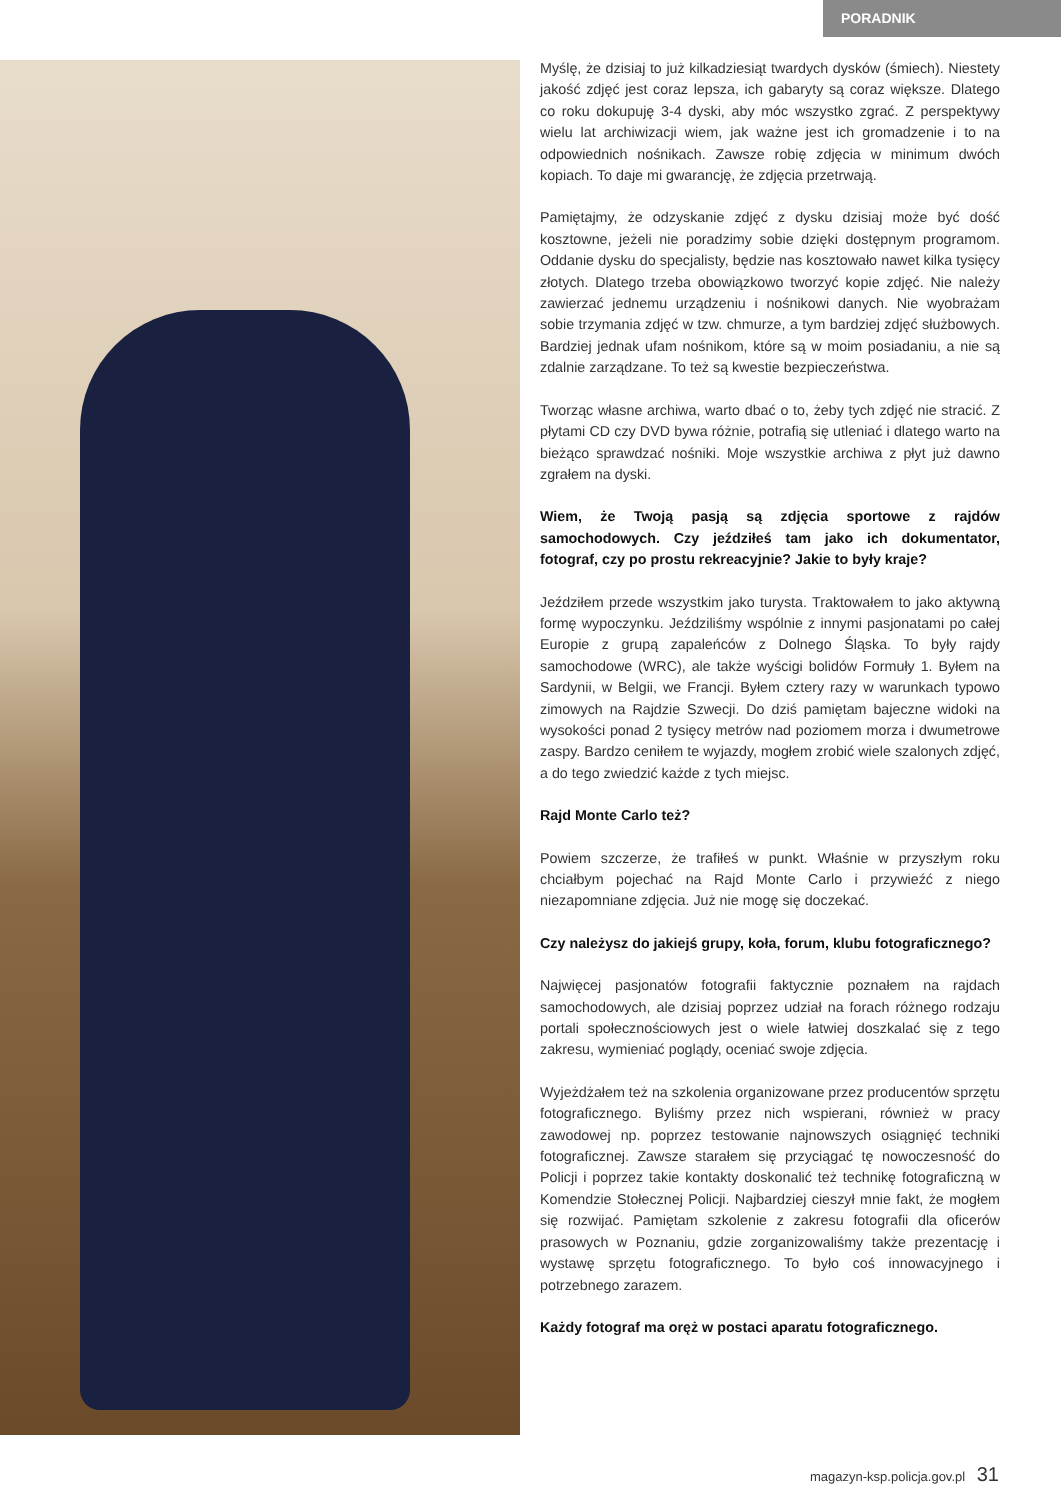PORADNIK
Myślę, że dzisiaj to już kilkadziesiąt twardych dysków (śmiech). Niestety jakość zdjęć jest coraz lepsza, ich gabaryty są coraz większe. Dlatego co roku dokupuję 3-4 dyski, aby móc wszystko zgrać. Z perspektywy wielu lat archiwizacji wiem, jak ważne jest ich gromadzenie i to na odpowiednich nośnikach. Zawsze robię zdjęcia w minimum dwóch kopiach. To daje mi gwarancję, że zdjęcia przetrwają.
Pamiętajmy, że odzyskanie zdjęć z dysku dzisiaj może być dość kosztowne, jeżeli nie poradzimy sobie dzięki dostępnym programom. Oddanie dysku do specjalisty, będzie nas kosztowało nawet kilka tysięcy złotych. Dlatego trzeba obowiązkowo tworzyć kopie zdjęć. Nie należy zawierzać jednemu urządzeniu i nośnikowi danych. Nie wyobrażam sobie trzymania zdjęć w tzw. chmurze, a tym bardziej zdjęć służbowych. Bardziej jednak ufam nośnikom, które są w moim posiadaniu, a nie są zdalnie zarządzane. To też są kwestie bezpieczeństwa.
Tworząc własne archiwa, warto dbać o to, żeby tych zdjęć nie stracić. Z płytami CD czy DVD bywa różnie, potrafią się utleniać i dlatego warto na bieżąco sprawdzać nośniki. Moje wszystkie archiwa z płyt już dawno zgrałem na dyski.
Wiem, że Twoją pasją są zdjęcia sportowe z rajdów samochodowych. Czy jeździłeś tam jako ich dokumentator, fotograf, czy po prostu rekreacyjnie? Jakie to były kraje?
Jeździłem przede wszystkim jako turysta. Traktowałem to jako aktywną formę wypoczynku. Jeździliśmy wspólnie z innymi pasjonatami po całej Europie z grupą zapaleńców z Dolnego Śląska. To były rajdy samochodowe (WRC), ale także wyścigi bolidów Formuły 1. Byłem na Sardynii, w Belgii, we Francji. Byłem cztery razy w warunkach typowo zimowych na Rajdzie Szwecji. Do dziś pamiętam bajeczne widoki na wysokości ponad 2 tysięcy metrów nad poziomem morza i dwumetrowe zaspy. Bardzo ceniłem te wyjazdy, mogłem zrobić wiele szalonych zdjęć, a do tego zwiedzić każde z tych miejsc.
Rajd Monte Carlo też?
Powiem szczerze, że trafiłeś w punkt. Właśnie w przyszłym roku chciałbym pojechać na Rajd Monte Carlo i przywieźć z niego niezapomniane zdjęcia. Już nie mogę się doczekać.
Czy należysz do jakiejś grupy, koła, forum, klubu fotograficznego?
Najwięcej pasjonatów fotografii faktycznie poznałem na rajdach samochodowych, ale dzisiaj poprzez udział na forach różnego rodzaju portali społecznościowych jest o wiele łatwiej doszkalać się z tego zakresu, wymieniać poglądy, oceniać swoje zdjęcia.
Wyjeżdżałem też na szkolenia organizowane przez producentów sprzętu fotograficznego. Byliśmy przez nich wspierani, również w pracy zawodowej np. poprzez testowanie najnowszych osiągnięć techniki fotograficznej. Zawsze starałem się przyciągać tę nowoczesność do Policji i poprzez takie kontakty doskonalić też technikę fotograficzną w Komendzie Stołecznej Policji. Najbardziej cieszył mnie fakt, że mogłem się rozwijać. Pamiętam szkolenie z zakresu fotografii dla oficerów prasowych w Poznaniu, gdzie zorganizowaliśmy także prezentację i wystawę sprzętu fotograficznego. To było coś innowacyjnego i potrzebnego zarazem.
Każdy fotograf ma oręż w postaci aparatu fotograficznego.
magazyn-ksp.policja.gov.pl 31